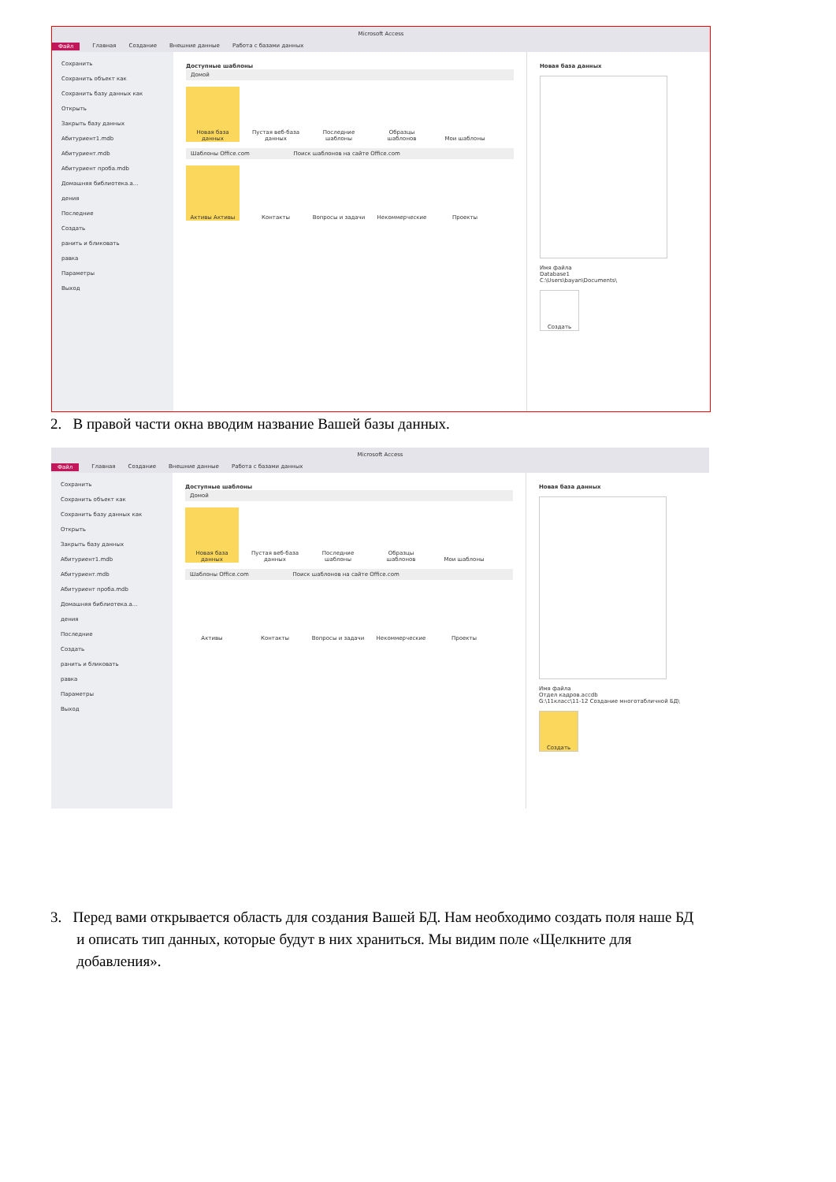Microsoft Access
Файл Главная Создание Внешние данные Работа с базами данных
Сохранить
Сохранить объект как
Сохранить базу данных как
Открыть
Закрыть базу данных
Абитуриент1.mdb
Абитуриент.mdb
Абитуриент проба.mdb
Домашняя библиотека.a...
дения
Последние
Создать
ранить и бликовать
равка
Параметры
Выход
Доступные шаблоны
Домой
Новая база данных
Пустая веб-база данных
Последние шаблоны
Образцы шаблонов Мои шаблоны
Шаблоны Office.com Поиск шаблонов на сайте Office.com
Активы Активы Контакты Вопросы и задачи Некоммерческие Проекты
Новая база данных
Имя файла
Database1
C:\Users\bayan\Documents\
Создать
2. В правой части окна вводим название Вашей базы данных.
Microsoft Access
Файл Главная Создание Внешние данные Работа с базами данных
Сохранить
Сохранить объект как
Сохранить базу данных как
Открыть
Закрыть базу данных
Абитуриент1.mdb
Абитуриент.mdb
Абитуриент проба.mdb
Домашняя библиотека.a...
дения
Последние
Создать
ранить и бликовать
равка
Параметры
Выход
Доступные шаблоны
Домой
Новая база данных
Пустая веб-база данных
Последние шаблоны
Образцы шаблонов Мои шаблоны
Шаблоны Office.com Поиск шаблонов на сайте Office.com
Активы Контакты Вопросы и задачи Некоммерческие Проекты
Новая база данных
Имя файла
Отдел кадров.accdb
G:\11класс\11-12 Создание многотабличной БД\
Создать
3. Перед вами открывается область для создания Вашей БД. Нам необходимо создать поля наше БД
и описать тип данных, которые будут в них храниться. Мы видим поле «Щелкните для
добавления».